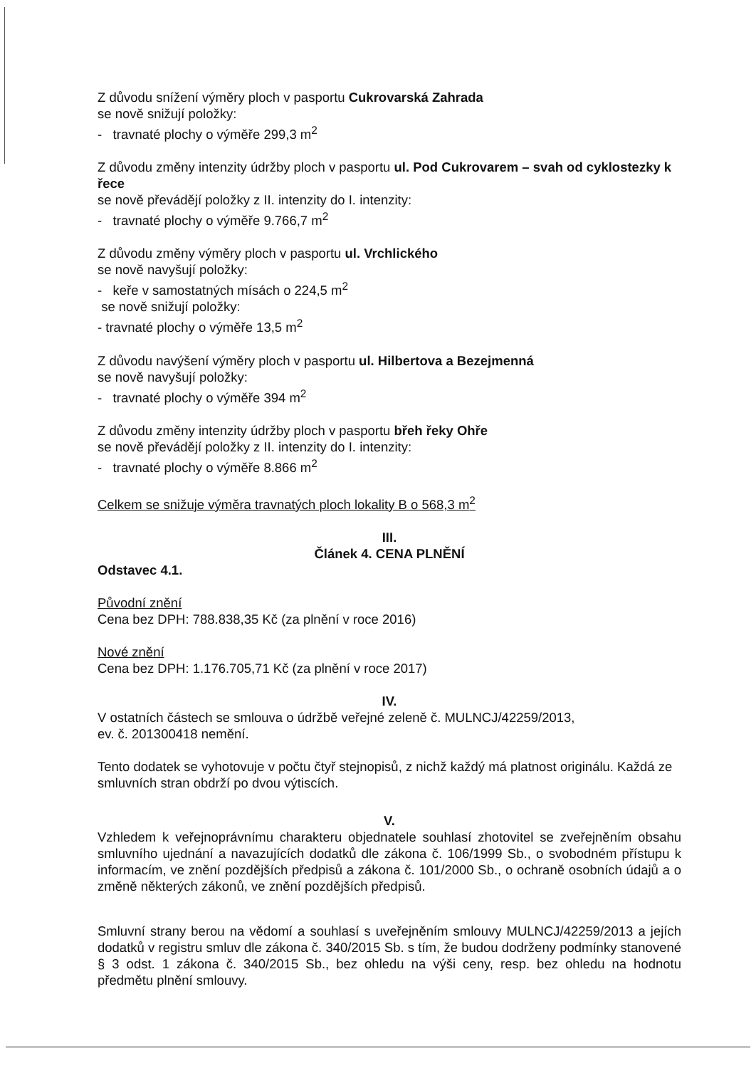Z důvodu snížení výměry ploch v pasportu Cukrovarská Zahrada
se nově snižují položky:
- travnaté plochy o výměře 299,3 m<sup>2</sup>
Z důvodu změny intenzity údržby ploch v pasportu ul. Pod Cukrovarem – svah od cyklostezky k řece
se nově převádějí položky z II. intenzity do I. intenzity:
- travnaté plochy o výměře 9.766,7 m<sup>2</sup>
Z důvodu změny výměry ploch v pasportu ul. Vrchlického
se nově navyšují položky:
- keře v samostatných mísách o 224,5 m<sup>2</sup>
se nově snižují položky:
- travnaté plochy o výměře 13,5 m<sup>2</sup>
Z důvodu navýšení výměry ploch v pasportu ul. Hilbertova a Bezejmenná
se nově navyšují položky:
- travnaté plochy o výměře 394 m<sup>2</sup>
Z důvodu změny intenzity údržby ploch v pasportu břeh řeky Ohře
se nově převádějí položky z II. intenzity do I. intenzity:
- travnaté plochy o výměře 8.866 m<sup>2</sup>
Celkem se snižuje výměra travnatých ploch lokality B o 568,3 m<sup>2</sup>
III.
Článek 4. CENA PLNĚNÍ
Odstavec 4.1.
Původní znění
Cena bez DPH: 788.838,35 Kč (za plnění v roce 2016)
Nové znění
Cena bez DPH: 1.176.705,71 Kč (za plnění v roce 2017)
IV.
V ostatních částech se smlouva o údržbě veřejné zeleně č. MULNCJ/42259/2013,
ev. č. 201300418 nemění.
Tento dodatek se vyhotovuje v počtu čtyř stejnopisů, z nichž každý má platnost originálu. Každá ze smluvních stran obdrží po dvou výtiscích.
V.
Vzhledem k veřejnoprávnímu charakteru objednatele souhlasí zhotovitel se zveřejněním obsahu smluvního ujednání a navazujících dodatků dle zákona č. 106/1999 Sb., o svobodném přístupu k informacím, ve znění pozdějších předpisů a zákona č. 101/2000 Sb., o ochraně osobních údajů a o změně některých zákonů, ve znění pozdějších předpisů.
Smluvní strany berou na vědomí a souhlasí s uveřejněním smlouvy MULNCJ/42259/2013 a jejích dodatků v registru smluv dle zákona č. 340/2015 Sb. s tím, že budou dodrženy podmínky stanovené § 3 odst. 1 zákona č. 340/2015 Sb., bez ohledu na výši ceny, resp. bez ohledu na hodnotu předmětu plnění smlouvy.